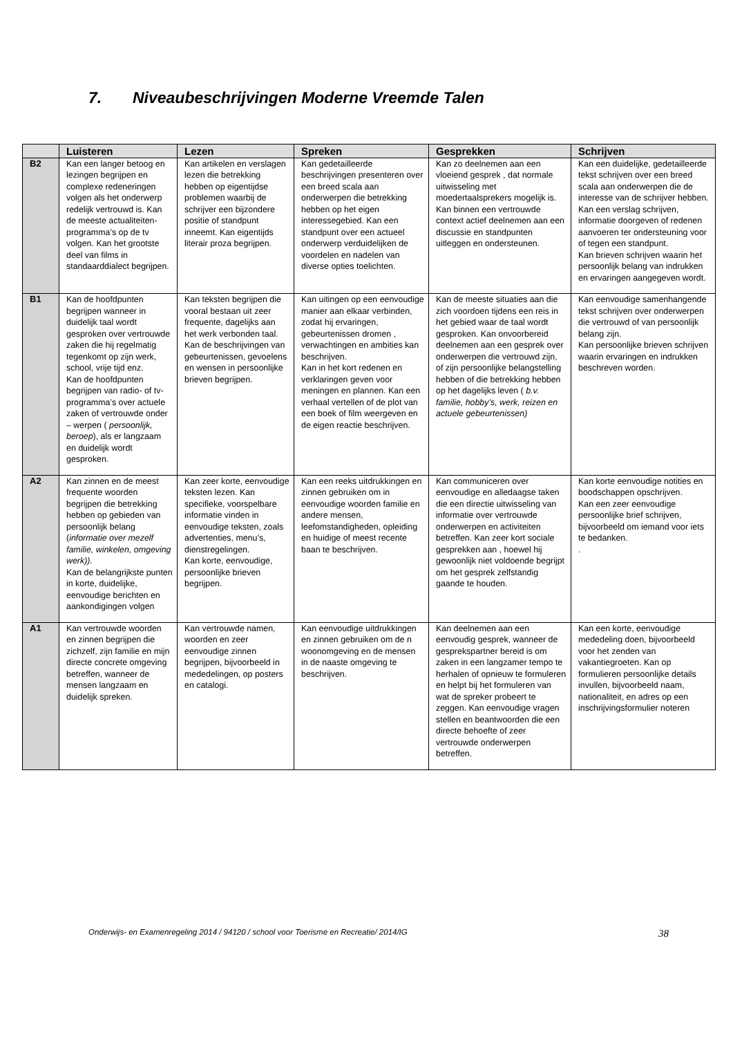7. Niveaubeschrijvingen Moderne Vreemde Talen
| | Luisteren | Lezen | Spreken | Gesprekken | Schrijven |
| --- | --- | --- | --- | --- | --- |
| B2 | Kan een langer betoog en lezingen begrijpen en complexe redeneringen volgen als het onderwerp redelijk vertrouwd is. Kan de meeste actualiteiten-programma’s op de tv volgen. Kan het grootste deel van films in standaarddialect begrijpen. | Kan artikelen en verslagen lezen die betrekking hebben op eigentijdse problemen waarbij de schrijver een bijzondere positie of standpunt inneemt. Kan eigentijds literair proza begrijpen. | Kan gedetailleerde beschrijvingen presenteren over een breed scala aan onderwerpen die betrekking hebben op het eigen interessegebied. Kan een standpunt over een actueel onderwerp verduidelijken de voordelen en nadelen van diverse opties toelichten. | Kan zo deelnemen aan een vloeiend gesprek , dat normale uitwisseling met moedertaalsprekers mogelijk is. Kan binnen een vertrouwde context actief deelnemen aan een discussie en standpunten uitleggen en ondersteunen. | Kan een duidelijke, gedetailleerde tekst schrijven over een breed scala aan onderwerpen die de interesse van de schrijver hebben. Kan een verslag schrijven, informatie doorgeven of redenen aanvoeren ter ondersteuning voor of tegen een standpunt. Kan brieven schrijven waarin het persoonlijk belang van indrukken en ervaringen aangegeven wordt. |
| B1 | Kan de hoofdpunten begrijpen wanneer in duidelijk taal wordt gesproken over vertrouwde zaken die hij regelmatig tegenkomt op zijn werk, school, vrije tijd enz. Kan de hoofdpunten begrijpen van radio- of tv- programma’s over actuele zaken of vertrouwde onder – werpen ( persoonlijk, beroep ), als er langzaam en duidelijk wordt gesproken. | Kan teksten begrijpen die vooral bestaan uit zeer frequente, dagelijks aan het werk verbonden taal. Kan de beschrijvingen van gebeurtenissen, gevoelens en wensen in persoonlijke brieven begrijpen. | Kan uitingen op een eenvoudige manier aan elkaar verbinden, zodat hij ervaringen, gebeurtenissen dromen , verwachtingen en ambities kan beschrijven. Kan in het kort redenen en verklaringen geven voor meningen en plannen. Kan een verhaal vertellen of de plot van een boek of film weergeven en de eigen reactie beschrijven. | Kan de meeste situaties aan die zich voordoen tijdens een reis in het gebied waar de taal wordt gesproken. Kan onvoorbereid deelnemen aan een gesprek over onderwerpen die vertrouwd zijn, of zijn persoonlijke belangstelling hebben of die betrekking hebben op het dagelijks leven ( b.v. familie, hobby’s, werk, reizen en actuele gebeurtenissen) | Kan eenvoudige samenhangende tekst schrijven over onderwerpen die vertrouwd of van persoonlijk belang zijn. Kan persoonlijke brieven schrijven waarin ervaringen en indrukken beschreven worden. |
| A2 | Kan zinnen en de meest frequente woorden begrijpen die betrekking hebben op gebieden van persoonlijk belang ( informatie over mezelf familie, winkelen, omgeving werk)). Kan de belangrijkste punten in korte, duidelijke, eenvoudige berichten en aankondigingen volgen | Kan zeer korte, eenvoudige teksten lezen. Kan specifieke, voorspelbare informatie vinden in eenvoudige teksten, zoals advertenties, menu’s, dienstregelingen. Kan korte, eenvoudige, persoonlijke brieven begrijpen. | Kan een reeks uitdrukkingen en zinnen gebruiken om in eenvoudige woorden familie en andere mensen, leefomstandigheden, opleiding en huidige of meest recente baan te beschrijven. | Kan communiceren over eenvoudige en alledaagse taken die een directie uitwisseling van informatie over vertrouwde onderwerpen en activiteiten betreffen. Kan zeer kort sociale gesprekken aan , hoewel hij gewoonlijk niet voldoende begrijpt om het gesprek zelfstandig gaande te houden. | Kan korte eenvoudige notities en boodschappen opschrijven. Kan een zeer eenvoudige persoonlijke brief schrijven, bijvoorbeeld om iemand voor iets te bedanken. . |
| A1 | Kan vertrouwde woorden en zinnen begrijpen die zichzelf, zijn familie en mijn directe concrete omgeving betreffen, wanneer de mensen langzaam en duidelijk spreken. | Kan vertrouwde namen, woorden en zeer eenvoudige zinnen begrijpen, bijvoorbeeld in mededelingen, op posters en catalogi. | Kan eenvoudige uitdrukkingen en zinnen gebruiken om de n woonomgeving en de mensen in de naaste omgeving te beschrijven. | Kan deelnemen aan een eenvoudig gesprek, wanneer de gesprekspartner bereid is om zaken in een langzamer tempo te herhalen of opnieuw te formuleren en helpt bij het formuleren van wat de spreker probeert te zeggen. Kan eenvoudige vragen stellen en beantwoorden die een directe behoefte of zeer vertrouwde onderwerpen betreffen. | Kan een korte, eenvoudige mededeling doen, bijvoorbeeld voor het zenden van vakantiegroeten. Kan op formulieren persoonlijke details invullen, bijvoorbeeld naam, nationaliteit, en adres op een inschrijvingsformulier noteren |
Onderwijs- en Examenregeling 2014 / 94120 / school voor Toerisme en Recreatie/ 2014/IG 38